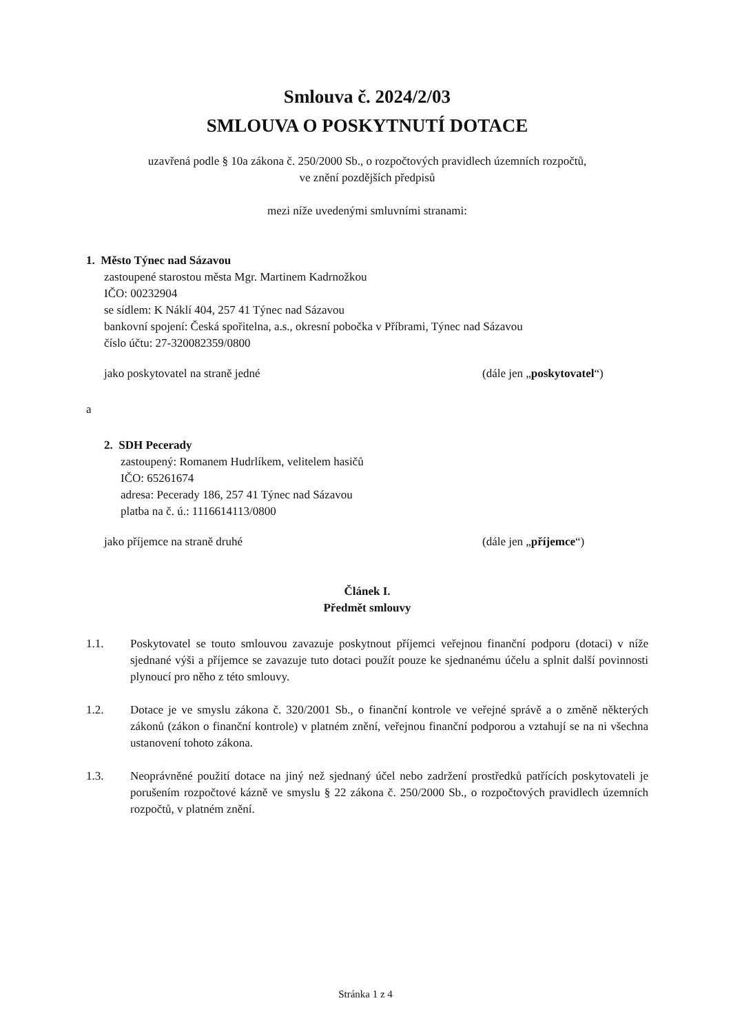Smlouva č. 2024/2/03
SMLOUVA O POSKYTNUTÍ DOTACE
uzavřená podle § 10a zákona č. 250/2000 Sb., o rozpočtových pravidlech územních rozpočtů,
ve znění pozdějších předpisů
mezi níže uvedenými smluvními stranami:
1. Město Týnec nad Sázavou
zastoupené starostou města Mgr. Martinem Kadrnožkou
IČO: 00232904
se sídlem: K Náklí 404, 257 41 Týnec nad Sázavou
bankovní spojení: Česká spořitelna, a.s., okresní pobočka v Příbrami, Týnec nad Sázavou
číslo účtu: 27-320082359/0800
jako poskytovatel na straně jedné (dále jen „poskytovatel“)
a
2. SDH Pecerady
zastoupený: Romanem Hudrlíkem, velitelem hasičů
IČO: 65261674
adresa: Pecerady 186, 257 41 Týnec nad Sázavou
platba na č. ú.: 1116614113/0800
jako příjemce na straně druhé (dále jen „příjemce“)
Článek I.
Předmět smlouvy
1.1. Poskytovatel se touto smlouvou zavazuje poskytnout příjemci veřejnou finanční podporu (dotaci) v níže sjednané výši a příjemce se zavazuje tuto dotaci použít pouze ke sjednanému účelu a splnit další povinnosti plynoucí pro něho z této smlouvy.
1.2. Dotace je ve smyslu zákona č. 320/2001 Sb., o finanční kontrole ve veřejné správě a o změně některých zákonů (zákon o finanční kontrole) v platném znění, veřejnou finanční podporou a vztahují se na ni všechna ustanovení tohoto zákona.
1.3. Neoprávněné použití dotace na jiný než sjednaný účel nebo zadržení prostředků patřících poskytovateli je porušením rozpočtové kázně ve smyslu § 22 zákona č. 250/2000 Sb., o rozpočtových pravidlech územních rozpočtů, v platném znění.
Stránka 1 z 4